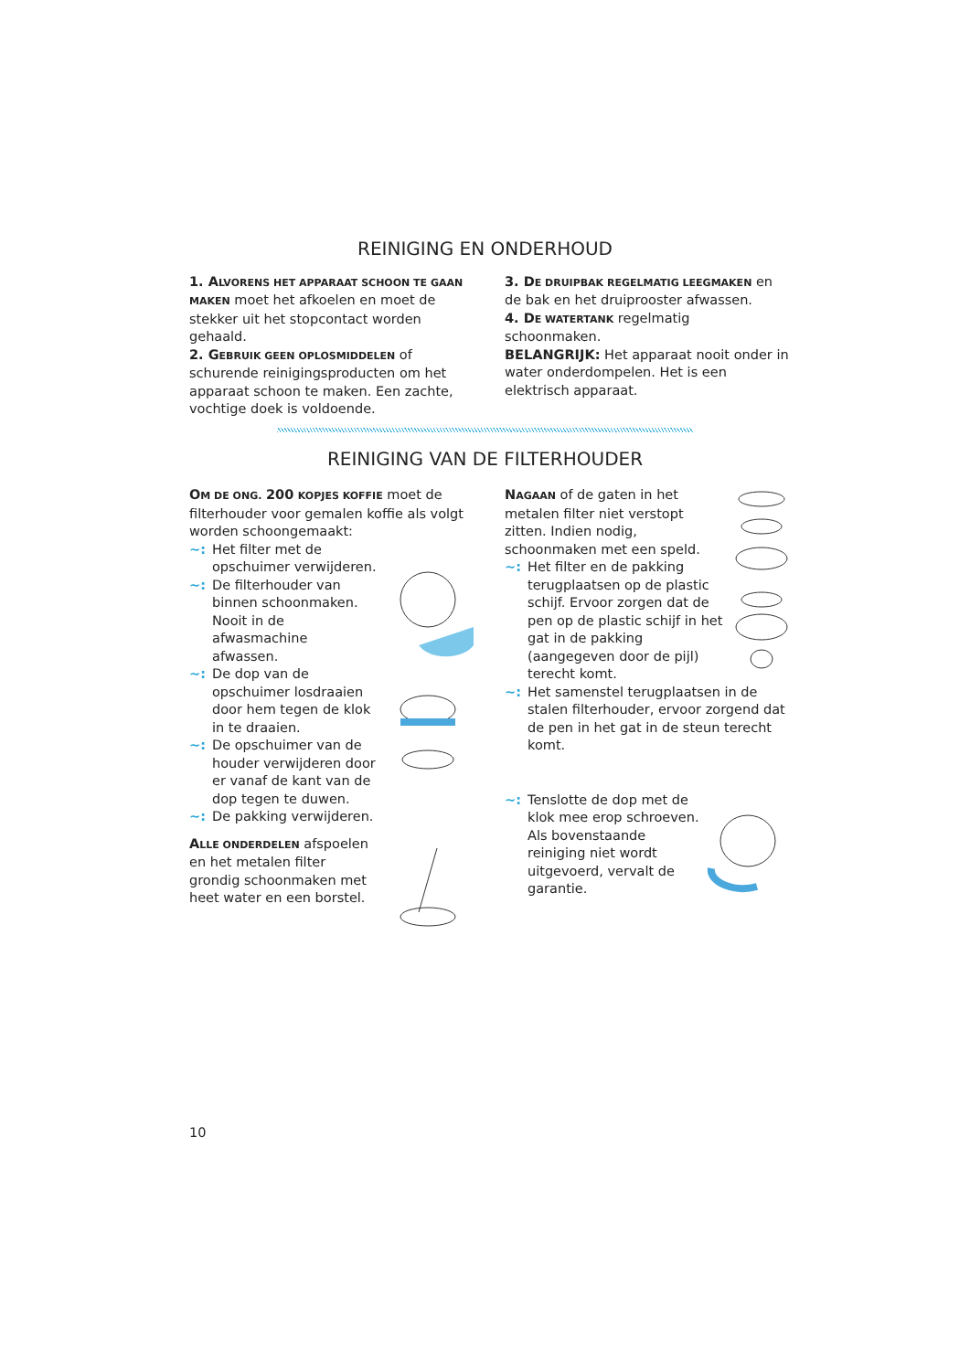REINIGING EN ONDERHOUD
1. A LVORENS HET APPARAAT SCHOON TE GAAN MAKEN moet het afkoelen en moet de stekker uit het stopcontact worden gehaald.
2. G EBRUIK GEEN OPLOSMIDDELEN of schurende reinigingsproducten om het apparaat schoon te maken. Een zachte, vochtige doek is voldoende.
3. D E DRUIPBAK REGELMATIG LEEGMAKEN en de bak en het druiprooster afwassen.
4. D E WATERTANK regelmatig schoonmaken.
BELANGRIJK: Het apparaat nooit onder in water onderdompelen. Het is een elektrisch apparaat.
REINIGING VAN DE FILTERHOUDER
OM DE ONG. 200 KOPJES KOFFIE moet de filterhouder voor gemalen koffie als volgt worden schoongemaakt:
~: Het filter met de opschuimer verwijderen.
~: De filterhouder van binnen schoonmaken. Nooit in de afwasmachine afwassen.
~: De dop van de opschuimer losdraaien door hem tegen de klok in te draaien.
~: De opschuimer van de houder verwijderen door er vanaf de kant van de dop tegen te duwen.
~: De pakking verwijderen.
ALLE ONDERDELEN afspoelen en het metalen filter grondig schoonmaken met heet water en een borstel.
NAGAAN of de gaten in het metalen filter niet verstopt zitten. Indien nodig, schoonmaken met een speld.
~: Het filter en de pakking terugplaatsen op de plastic schijf. Ervoor zorgen dat de pen op de plastic schijf in het gat in de pakking (aangegeven door de pijl) terecht komt.
~: Het samenstel terugplaatsen in de stalen filterhouder, ervoor zorgend dat de pen in het gat in de steun terecht komt.
~: Tenslotte de dop met de klok mee erop schroeven. Als bovenstaande reiniging niet wordt uitgevoerd, vervalt de garantie.
10